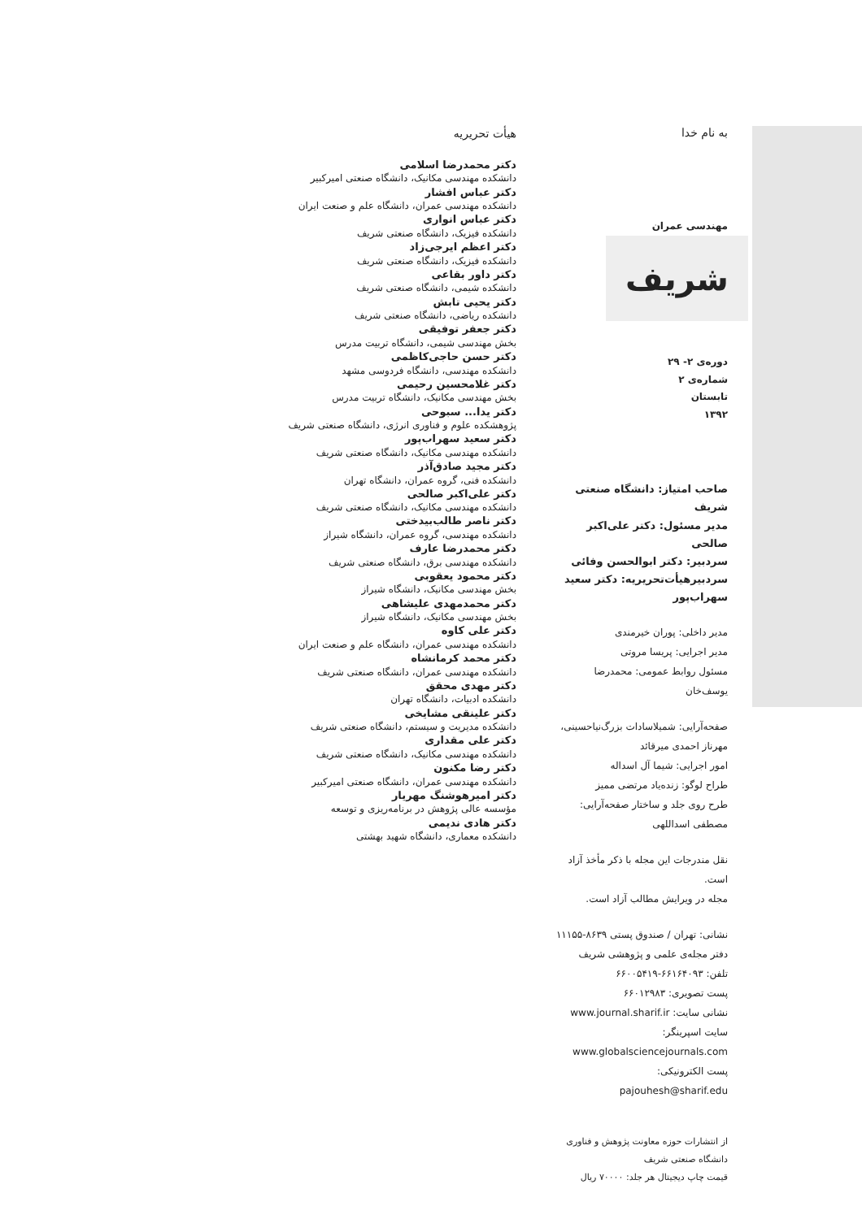به نام خدا
مهندسی عمران
شریف
دوره‌ی ۲- ۲۹
شماره‌ی ۲
تابستان
۱۳۹۲
صاحب امتیاز: دانشگاه صنعتی شریف
مدیر مسئول: دکتر علی‌اکبر صالحی
سردبیر: دکتر ابوالحسن وفائی
سردبیرهیأت‌تحریریه: دکتر سعید سهراب‌پور
مدیر داخلی: پوران خیرمندی
مدیر اجرایی: پریسا مروتی
مسئول روابط عمومی: محمدرضا یوسف‌خان
صفحه‌آرایی: شمیلاسادات بزرگ‌نیاحسینی، مهرناز احمدی میرقائد
امور اجرایی: شیما آل اسداله
طراح لوگو: زنده‌یاد مرتضی ممیز
طرح روی جلد و ساختار صفحه‌آرایی: مصطفی اسداللهی
نقل مندرجات این مجله با ذکر مأخذ آزاد است.
مجله در ویرایش مطالب آزاد است.
نشانی: تهران / صندوق پستی ۸۶۳۹-۱۱۱۵۵
دفتر مجله‌ی علمی و پژوهشی شریف
تلفن: ۶۶۱۶۴۰۹۳-۶۶۰۰۵۴۱۹
پست تصویری: ۶۶۰۱۲۹۸۳
نشانی سایت: www.journal.sharif.ir
سایت اسپرینگر: www.globalsciencejournals.com
پست الکترونیکی: pajouhesh@sharif.edu
از انتشارات حوزه معاونت پژوهش و فناوری دانشگاه صنعتی شریف
قیمت چاپ دیجیتال هر جلد: ۷۰۰۰۰ ریال
هیأت تحریریه
دکتر محمدرضا اسلامی
دانشکده مهندسی مکانیک، دانشگاه صنعتی امیرکبیر
دکتر عباس افشار
دانشکده مهندسی عمران، دانشگاه علم و صنعت ایران
دکتر عباس انواری
دانشکده فیزیک، دانشگاه صنعتی شریف
دکتر اعظم ایرجی‌زاد
دانشکده فیزیک، دانشگاه صنعتی شریف
دکتر داور بقاعی
دانشکده شیمی، دانشگاه صنعتی شریف
دکتر یحیی تابش
دانشکده ریاضی، دانشگاه صنعتی شریف
دکتر جعفر توفیقی
بخش مهندسی شیمی، دانشگاه تربیت مدرس
دکتر حسن حاجی‌کاظمی
دانشکده مهندسی، دانشگاه فردوسی مشهد
دکتر غلامحسین رحیمی
بخش مهندسی مکانیک، دانشگاه تربیت مدرس
دکتر یدا... سبوحی
پژوهشکده علوم و فناوری انرژی، دانشگاه صنعتی شریف
دکتر سعید سهراب‌پور
دانشکده مهندسی مکانیک، دانشگاه صنعتی شریف
دکتر مجید صادق‌آذر
دانشکده فنی، گروه عمران، دانشگاه تهران
دکتر علی‌اکبر صالحی
دانشکده مهندسی مکانیک، دانشگاه صنعتی شریف
دکتر ناصر طالب‌بیدختی
دانشکده مهندسی، گروه عمران، دانشگاه شیراز
دکتر محمدرضا عارف
دانشکده مهندسی برق، دانشگاه صنعتی شریف
دکتر محمود یعقوبی
بخش مهندسی مکانیک، دانشگاه شیراز
دکتر محمدمهدی علیشاهی
بخش مهندسی مکانیک، دانشگاه شیراز
دکتر علی کاوه
دانشکده مهندسی عمران، دانشگاه علم و صنعت ایران
دکتر محمد کرمانشاه
دانشکده مهندسی عمران، دانشگاه صنعتی شریف
دکتر مهدی محقق
دانشکده ادبیات، دانشگاه تهران
دکتر علینقی مشایخی
دانشکده مدیریت و سیستم، دانشگاه صنعتی شریف
دکتر علی مقداری
دانشکده مهندسی مکانیک، دانشگاه صنعتی شریف
دکتر رضا مکنون
دانشکده مهندسی عمران، دانشگاه صنعتی امیرکبیر
دکتر امیرهوشنگ مهریار
مؤسسه عالی پژوهش در برنامه‌ریزی و توسعه
دکتر هادی ندیمی
دانشکده معماری، دانشگاه شهید بهشتی